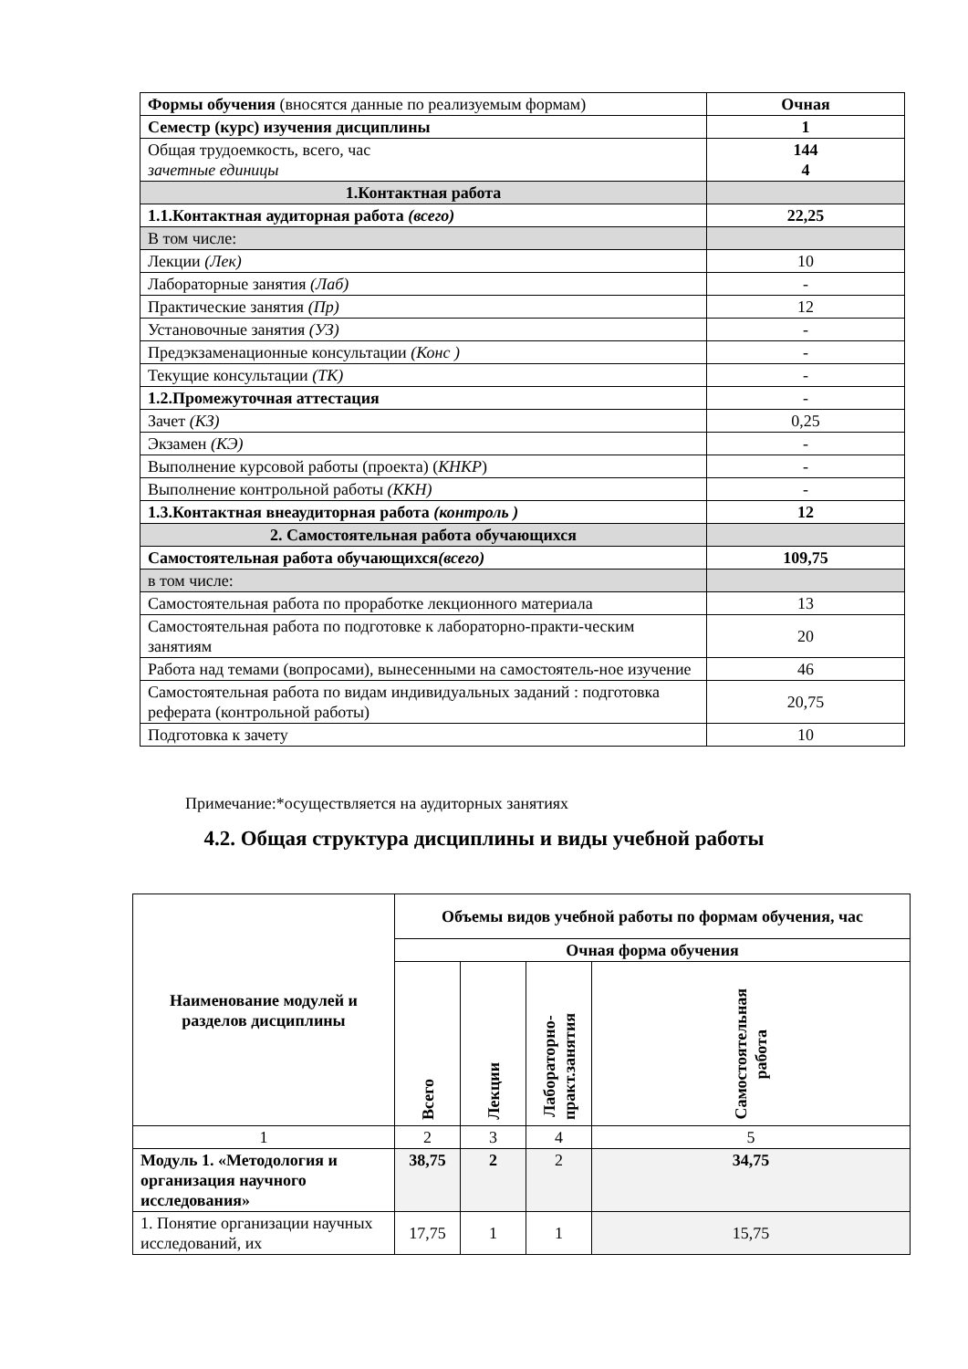| Формы обучения (вносятся данные по реализуемым формам) | Очная |
| Семестр (курс) изучения дисциплины | 1 |
| Общая трудоемкость, всего, час зачетные единицы | 144 4 |
| 1.Контактная работа | |
| 1.1.Контактная аудиторная работа (всего) | 22,25 |
| В том числе: | |
| Лекции (Лек) | 10 |
| Лабораторные занятия (Лаб) | - |
| Практические занятия (Пр) | 12 |
| Установочные занятия (УЗ) | - |
| Предэкзаменационные консультации (Конс ) | - |
| Текущие консультации (ТК) | - |
| 1.2.Промежуточная аттестация | - |
| Зачет (КЗ) | 0,25 |
| Экзамен (КЭ) | - |
| Выполнение курсовой работы (проекта) ( КНКР ) | - |
| Выполнение контрольной работы (ККН) | - |
| 1.3.Контактная внеаудиторная работа (контроль ) | 12 |
| 2. Самостоятельная работа обучающихся | |
| Самостоятельная работа обучающихся (всего) | 109,75 |
| в том числе: | |
| Самостоятельная работа по проработке лекционного материала | 13 |
| Самостоятельная работа по подготовке к лабораторно-практи-ческим занятиям | 20 |
| Работа над темами (вопросами), вынесенными на самостоятель-ное изучение | 46 |
| Самостоятельная работа по видам индивидуальных заданий : подготовка реферата (контрольной работы) | 20,75 |
| Подготовка к зачету | 10 |
Примечание:*осуществляется на аудиторных занятиях
4.2. Общая структура дисциплины и виды учебной работы
| Наименование модулей и разделов дисциплины | Объемы видов учебной работы по формам обучения, час | | | |
| --- | --- | --- | --- | --- |
| | Очная форма обучения | | | |
| | Всего | Лекции | Лабораторно- практ.занятия | Самостоятельная работа |
| 1 | 2 | 3 | 4 | 5 |
| Модуль 1. «Методология и организация научного исследования» | 38,75 | 2 | 2 | 34,75 |
| 1. Понятие организации научных исследований, их | 17,75 | 1 | 1 | 15,75 |